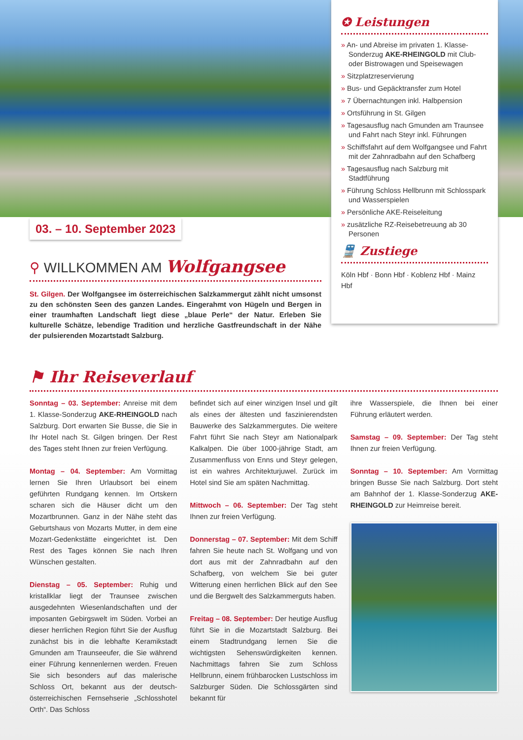03. – 10. September 2023
✪ Leistungen
» An- und Abreise im privaten 1. Klasse-Sonderzug AKE-RHEINGOLD mit Club- oder Bistrowagen und Speisewagen
» Sitzplatzreservierung
» Bus- und Gepäcktransfer zum Hotel
» 7 Übernachtungen inkl. Halbpension
» Ortsführung in St. Gilgen
» Tagesausflug nach Gmunden am Traunsee und Fahrt nach Steyr inkl. Führungen
» Schiffsfahrt auf dem Wolfgangsee und Fahrt mit der Zahnradbahn auf den Schafberg
» Tagesausflug nach Salzburg mit Stadtführung
» Führung Schloss Hellbrunn mit Schlosspark und Wasserspielen
» Persönliche AKE-Reiseleitung
» zusätzliche RZ-Reisebetreuung ab 30 Personen
🚆 Zustiege
Köln Hbf · Bonn Hbf · Koblenz Hbf · Mainz Hbf
⚲ WILLKOMMEN AM Wolfgangsee
St. Gilgen. Der Wolfgangsee im österreichischen Salzkammergut zählt nicht umsonst zu den schönsten Seen des ganzen Landes. Eingerahmt von Hügeln und Bergen in einer traumhaften Landschaft liegt diese „blaue Perle“ der Natur. Erleben Sie kulturelle Schätze, lebendige Tradition und herzliche Gastfreundschaft in der Nähe der pulsierenden Mozartstadt Salzburg.
⚑ Ihr Reiseverlauf
Sonntag – 03. September: Anreise mit dem 1. Klasse-Sonderzug AKE-RHEINGOLD nach Salzburg. Dort erwarten Sie Busse, die Sie in Ihr Hotel nach St. Gilgen bringen. Der Rest des Tages steht Ihnen zur freien Verfügung.
Montag – 04. September: Am Vormittag lernen Sie Ihren Urlaubsort bei einem geführten Rundgang kennen. Im Ortskern scharen sich die Häuser dicht um den Mozartbrunnen. Ganz in der Nähe steht das Geburtshaus von Mozarts Mutter, in dem eine Mozart-Gedenkstätte eingerichtet ist. Den Rest des Tages können Sie nach Ihren Wünschen gestalten.
Dienstag – 05. September: Ruhig und kristallklar liegt der Traunsee zwischen ausgedehnten Wiesenlandschaften und der imposanten Gebirgswelt im Süden. Vorbei an dieser herrlichen Region führt Sie der Ausflug zunächst bis in die lebhafte Keramikstadt Gmunden am Traunseeufer, die Sie während einer Führung kennenlernen werden. Freuen Sie sich besonders auf das malerische Schloss Ort, bekannt aus der deutsch-österreichischen Fernsehserie „Schlosshotel Orth“. Das Schloss
befindet sich auf einer winzigen Insel und gilt als eines der ältesten und faszinierendsten Bauwerke des Salzkammergutes. Die weitere Fahrt führt Sie nach Steyr am Nationalpark Kalkalpen. Die über 1000-jährige Stadt, am Zusammenfluss von Enns und Steyr gelegen, ist ein wahres Architekturjuwel. Zurück im Hotel sind Sie am späten Nachmittag.
Mittwoch – 06. September: Der Tag steht Ihnen zur freien Verfügung.
Donnerstag – 07. September: Mit dem Schiff fahren Sie heute nach St. Wolfgang und von dort aus mit der Zahnradbahn auf den Schafberg, von welchem Sie bei guter Witterung einen herrlichen Blick auf den See und die Bergwelt des Salzkammerguts haben.
Freitag – 08. September: Der heutige Ausflug führt Sie in die Mozartstadt Salzburg. Bei einem Stadtrundgang lernen Sie die wichtigsten Sehenswürdigkeiten kennen. Nachmittags fahren Sie zum Schloss Hellbrunn, einem frühbarocken Lustschloss im Salzburger Süden. Die Schlossgärten sind bekannt für
ihre Wasserspiele, die Ihnen bei einer Führung erläutert werden.
Samstag – 09. September: Der Tag steht Ihnen zur freien Verfügung.
Sonntag – 10. September: Am Vormittag bringen Busse Sie nach Salzburg. Dort steht am Bahnhof der 1. Klasse-Sonderzug AKE-RHEINGOLD zur Heimreise bereit.